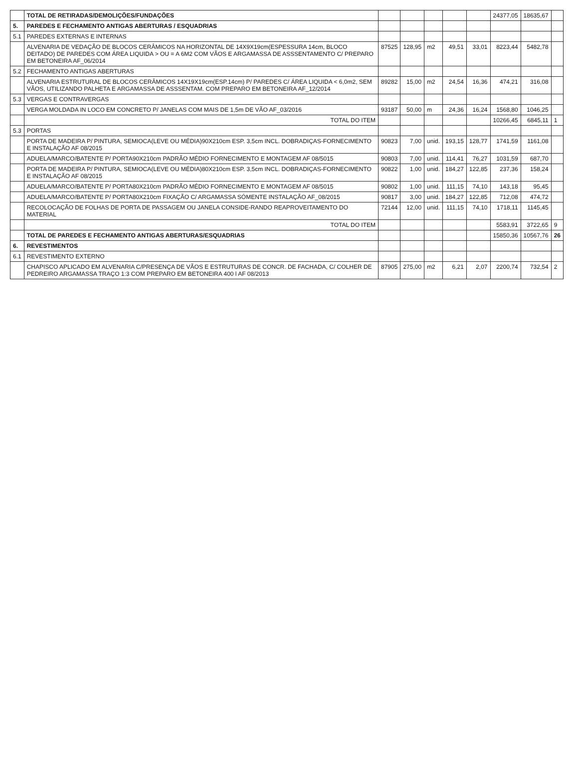| | TOTAL DE RETIRADAS/DEMOLIÇÕES/FUNDAÇÕES | | | | | | 24377,05 | 18635,67 | |
| 5. | PAREDES E FECHAMENTO ANTIGAS ABERTURAS / ESQUADRIAS | | | | | | | | |
| 5.1 | PAREDES EXTERNAS E INTERNAS | | | | | | | | |
| | ALVENARIA DE VEDAÇÃO DE BLOCOS CERÂMICOS NA HORIZONTAL DE 14X9X19cm(ESPESSURA 14cm, BLOCO DEITADO) DE PAREDES COM ÁREA LIQUIDA > OU = A 6M2 COM VÃOS E ARGAMASSA DE ASSSENTAMENTO C/ PREPARO EM BETONEIRA AF_06/2014 | 87525 | 128,95 | m2 | 49,51 | 33,01 | 8223,44 | 5482,78 | |
| 5.2 | FECHAMENTO ANTIGAS ABERTURAS | | | | | | | | |
| | ALVENARIA ESTRUTURAL DE BLOCOS CERÂMICOS 14X19X19cm(ESP.14cm) P/ PAREDES C/ ÁREA LIQUIDA < 6,0m2, SEM VÃOS, UTILIZANDO PALHETA E ARGAMASSA DE ASSSENTAM. COM PREPARO EM BETONEIRA AF_12/2014 | 89282 | 15,00 | m2 | 24,54 | 16,36 | 474,21 | 316,08 | |
| 5.3 | VERGAS E CONTRAVERGAS | | | | | | | | |
| | VERGA MOLDADA IN LOCO EM CONCRETO P/ JANELAS COM MAIS DE 1,5m DE VÃO AF_03/2016 | 93187 | 50,00 | m | 24,36 | 16,24 | 1568,80 | 1046,25 | |
| | TOTAL DO ITEM | | | | | | 10266,45 | 6845,11 | 1 |
| 5.3 | PORTAS | | | | | | | | |
| | PORTA DE MADEIRA P/ PINTURA, SEMIOCA(LEVE OU MÉDIA)90X210cm ESP. 3,5cm INCL. DOBRADIÇAS-FORNECIMENTO E INSTALAÇÃO AF 08/2015 | 90823 | 7,00 | unid. | 193,15 | 128,77 | 1741,59 | 1161,08 | |
| | ADUELA/MARCO/BATENTE P/ PORTA90X210cm PADRÃO MÉDIO FORNECIMENTO E MONTAGEM AF 08/5015 | 90803 | 7,00 | unid. | 114,41 | 76,27 | 1031,59 | 687,70 | |
| | PORTA DE MADEIRA P/ PINTURA, SEMIOCA(LEVE OU MÉDIA)80X210cm ESP. 3,5cm INCL. DOBRADIÇAS-FORNECIMENTO E INSTALAÇÃO AF 08/2015 | 90822 | 1,00 | unid. | 184,27 | 122,85 | 237,36 | 158,24 | |
| | ADUELA/MARCO/BATENTE P/ PORTA80X210cm PADRÃO MÉDIO FORNECIMENTO E MONTAGEM AF 08/5015 | 90802 | 1,00 | unid. | 111,15 | 74,10 | 143,18 | 95,45 | |
| | ADUELA/MARCO/BATENTE P/ PORTA80X210cm FIXAÇÃO C/ ARGAMASSA SÓMENTE INSTALAÇÃO AF_08/2015 | 90817 | 3,00 | unid. | 184,27 | 122,85 | 712,08 | 474,72 | |
| | RECOLOCAÇÃO DE FOLHAS DE PORTA DE PASSAGEM OU JANELA CONSIDE-RANDO REAPROVEITAMENTO DO MATERIAL | 72144 | 12,00 | unid. | 111,15 | 74,10 | 1718,11 | 1145,45 | |
| | TOTAL DO ITEM | | | | | | 5583,91 | 3722,65 | 9 |
| | TOTAL DE PAREDES E FECHAMENTO ANTIGAS ABERTURAS/ESQUADRIAS | | | | | | 15850,36 | 10567,76 | 26 |
| 6. | REVESTIMENTOS | | | | | | | | |
| 6.1 | REVESTIMENTO EXTERNO | | | | | | | | |
| | CHAPISCO APLICADO EM ALVENARIA C/PRESENÇA DE VÃOS E ESTRUTURAS DE CONCR. DE FACHADA, C/ COLHER DE PEDREIRO ARGAMASSA TRAÇO 1:3 COM PREPARO EM BETONEIRA 400 l AF 08/2013 | 87905 | 275,00 | m2 | 6,21 | 2,07 | 2200,74 | 732,54 | 2 |